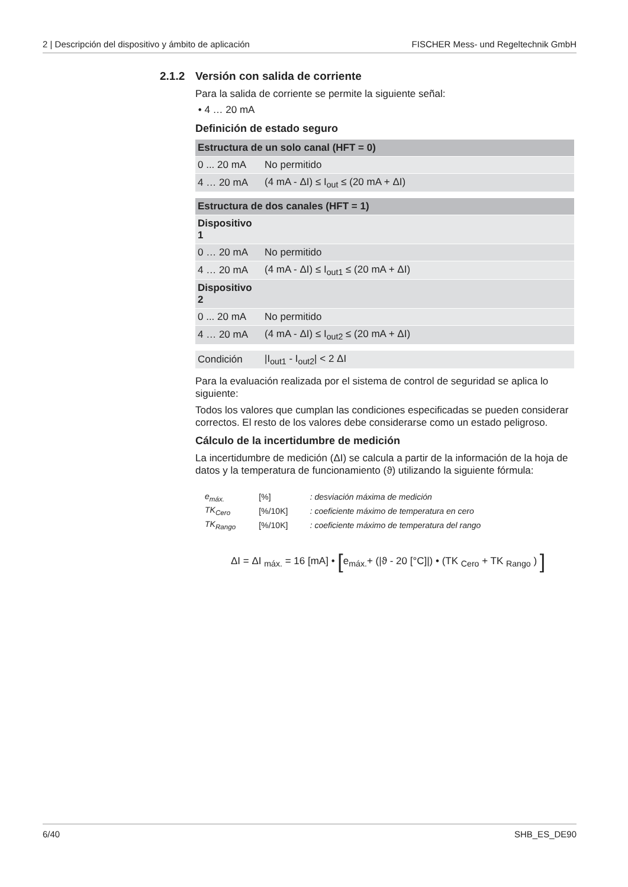2 | Descripción del dispositivo y ámbito de aplicación FISCHER Mess- und Regeltechnik GmbH
2.1.2 Versión con salida de corriente
Para la salida de corriente se permite la siguiente señal:
• 4 … 20 mA
Definición de estado seguro
| Estructura de un solo canal (HFT = 0) | |
| --- | --- |
| 0 ... 20 mA | No permitido |
| 4 … 20 mA | (4 mA - ΔI) ≤ I<sub>out</sub> ≤ (20 mA + ΔI) |
| Estructura de dos canales (HFT = 1) | |
| --- | --- |
| Dispositivo 1 | |
| 0 … 20 mA | No permitido |
| 4 … 20 mA | (4 mA - ΔI) ≤ I<sub>out1</sub> ≤ (20 mA + ΔI) |
| Dispositivo 2 | |
| 0 ... 20 mA | No permitido |
| 4 … 20 mA | (4 mA - ΔI) ≤ I<sub>out2</sub> ≤ (20 mA + ΔI) |
| Condición | /I<sub>out1</sub> - I<sub>out2</sub>/ < 2 ΔI |
Para la evaluación realizada por el sistema de control de seguridad se aplica lo siguiente:
Todos los valores que cumplan las condiciones especificadas se pueden considerar correctos. El resto de los valores debe considerarse como un estado peligroso.
Cálculo de la incertidumbre de medición
La incertidumbre de medición (ΔI) se calcula a partir de la información de la hoja de datos y la temperatura de funcionamiento (ϑ) utilizando la siguiente fórmula:
| e<sub>máx.</sub> | [%] | : desviación máxima de medición |
| TK<sub>Cero</sub> | [%/10K] | : coeficiente máximo de temperatura en cero |
| TK<sub>Rango</sub> | [%/10K] | : coeficiente máximo de temperatura del rango |
ΔI = ΔI <sub>máx.</sub> = 16 [mA] • [e<sub>máx.</sub>+ (|ϑ - 20 [°C]|) • (TK <sub>Cero</sub> + TK <sub>Rango</sub> ) ]
6/40 SHB_ES_DE90